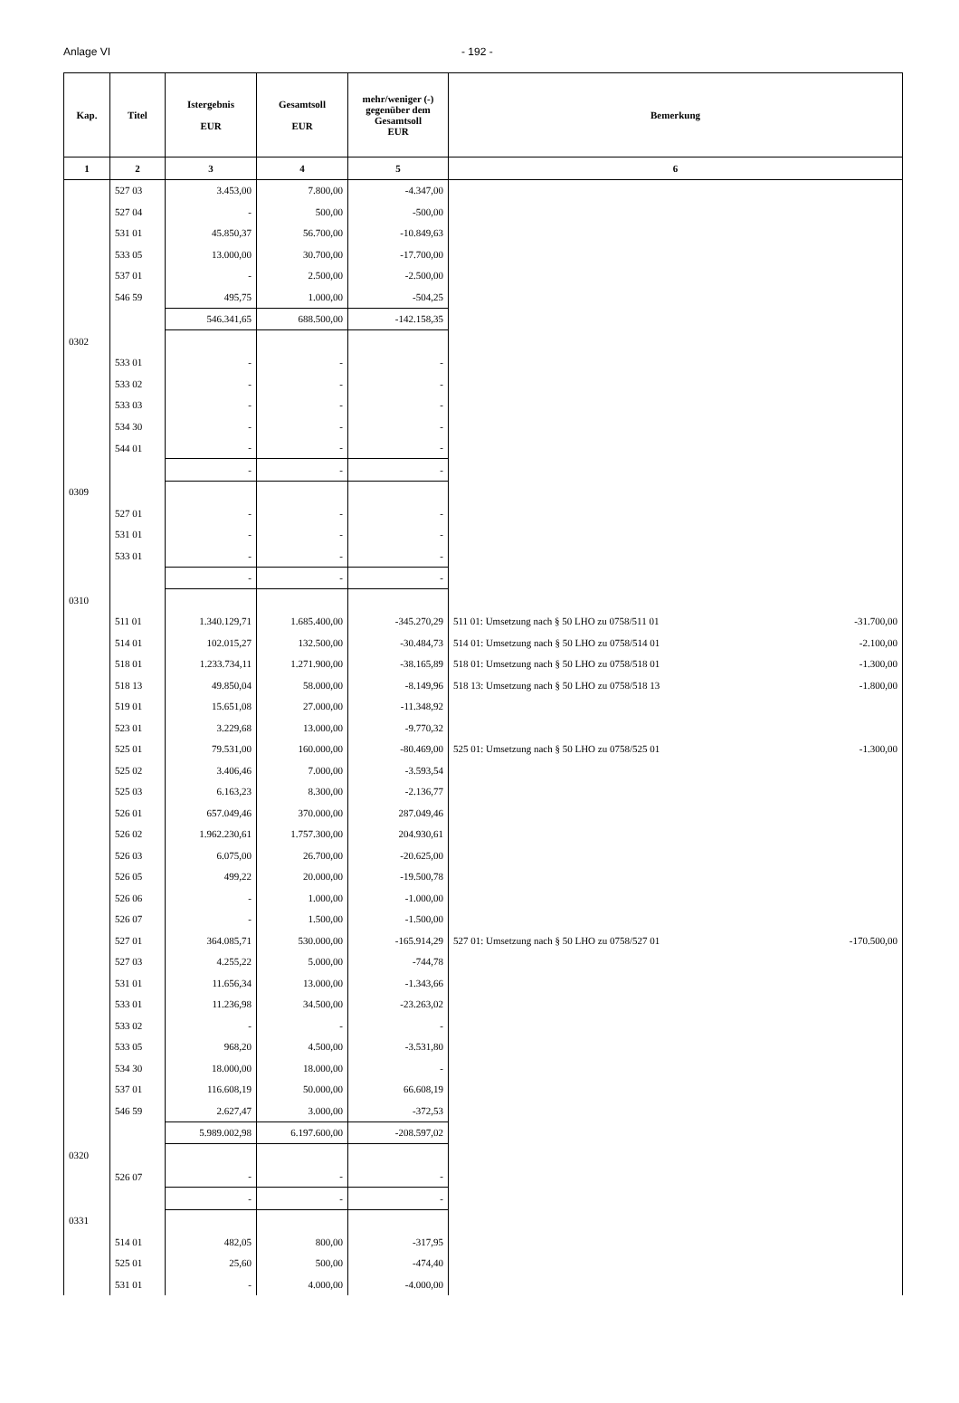Anlage VI - 192 -
| Kap. | Titel | Istergebnis EUR | Gesamtsoll EUR | mehr/weniger (-) gegenüber dem Gesamtsoll EUR | Bemerkung |
| --- | --- | --- | --- | --- | --- |
| 1 | 2 | 3 | 4 | 5 | 6 |
| | 527 03 | 3.453,00 | 7.800,00 | -4.347,00 | |
| | 527 04 | - | 500,00 | -500,00 | |
| | 531 01 | 45.850,37 | 56.700,00 | -10.849,63 | |
| | 533 05 | 13.000,00 | 30.700,00 | -17.700,00 | |
| | 537 01 | - | 2.500,00 | -2.500,00 | |
| | 546 59 | 495,75 | 1.000,00 | -504,25 | |
| | | 546.341,65 | 688.500,00 | -142.158,35 | |
| 0302 | | | | | |
| | 533 01 | - | - | - | |
| | 533 02 | - | - | - | |
| | 533 03 | - | - | - | |
| | 534 30 | - | - | - | |
| | 544 01 | - | - | - | |
| | | - | - | - | |
| 0309 | | | | | |
| | 527 01 | - | - | - | |
| | 531 01 | - | - | - | |
| | 533 01 | - | - | - | |
| | | - | - | - | |
| 0310 | | | | | |
| | 511 01 | 1.340.129,71 | 1.685.400,00 | -345.270,29 | 511 01: Umsetzung nach § 50 LHO zu 0758/511 01 -31.700,00 |
| | 514 01 | 102.015,27 | 132.500,00 | -30.484,73 | 514 01: Umsetzung nach § 50 LHO zu 0758/514 01 -2.100,00 |
| | 518 01 | 1.233.734,11 | 1.271.900,00 | -38.165,89 | 518 01: Umsetzung nach § 50 LHO zu 0758/518 01 -1.300,00 |
| | 518 13 | 49.850,04 | 58.000,00 | -8.149,96 | 518 13: Umsetzung nach § 50 LHO zu 0758/518 13 -1.800,00 |
| | 519 01 | 15.651,08 | 27.000,00 | -11.348,92 | |
| | 523 01 | 3.229,68 | 13.000,00 | -9.770,32 | |
| | 525 01 | 79.531,00 | 160.000,00 | -80.469,00 | 525 01: Umsetzung nach § 50 LHO zu 0758/525 01 -1.300,00 |
| | 525 02 | 3.406,46 | 7.000,00 | -3.593,54 | |
| | 525 03 | 6.163,23 | 8.300,00 | -2.136,77 | |
| | 526 01 | 657.049,46 | 370.000,00 | 287.049,46 | |
| | 526 02 | 1.962.230,61 | 1.757.300,00 | 204.930,61 | |
| | 526 03 | 6.075,00 | 26.700,00 | -20.625,00 | |
| | 526 05 | 499,22 | 20.000,00 | -19.500,78 | |
| | 526 06 | - | 1.000,00 | -1.000,00 | |
| | 526 07 | - | 1.500,00 | -1.500,00 | |
| | 527 01 | 364.085,71 | 530.000,00 | -165.914,29 | 527 01: Umsetzung nach § 50 LHO zu 0758/527 01 -170.500,00 |
| | 527 03 | 4.255,22 | 5.000,00 | -744,78 | |
| | 531 01 | 11.656,34 | 13.000,00 | -1.343,66 | |
| | 533 01 | 11.236,98 | 34.500,00 | -23.263,02 | |
| | 533 02 | - | - | - | |
| | 533 05 | 968,20 | 4.500,00 | -3.531,80 | |
| | 534 30 | 18.000,00 | 18.000,00 | - | |
| | 537 01 | 116.608,19 | 50.000,00 | 66.608,19 | |
| | 546 59 | 2.627,47 | 3.000,00 | -372,53 | |
| | | 5.989.002,98 | 6.197.600,00 | -208.597,02 | |
| 0320 | | | | | |
| | 526 07 | - | - | - | |
| | | - | - | - | |
| 0331 | | | | | |
| | 514 01 | 482,05 | 800,00 | -317,95 | |
| | 525 01 | 25,60 | 500,00 | -474,40 | |
| | 531 01 | - | 4.000,00 | -4.000,00 | |